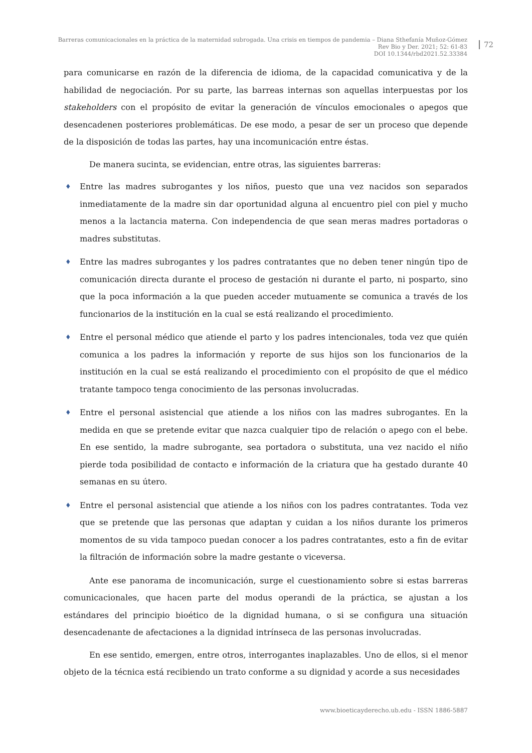Barreras comunicacionales en la práctica de la maternidad subrogada. Una crisis en tiempos de pandemia – Diana Sthefanía Muñoz-Gómez
Rev Bio y Der. 2021; 52: 61-83
DOI 10.1344/rbd2021.52.33384
72
para comunicarse en razón de la diferencia de idioma, de la capacidad comunicativa y de la habilidad de negociación. Por su parte, las barreas internas son aquellas interpuestas por los stakeholders con el propósito de evitar la generación de vínculos emocionales o apegos que desencadenen posteriores problemáticas. De ese modo, a pesar de ser un proceso que depende de la disposición de todas las partes, hay una incomunicación entre éstas.
De manera sucinta, se evidencian, entre otras, las siguientes barreras:
♦ Entre las madres subrogantes y los niños, puesto que una vez nacidos son separados inmediatamente de la madre sin dar oportunidad alguna al encuentro piel con piel y mucho menos a la lactancia materna. Con independencia de que sean meras madres portadoras o madres substitutas.
♦ Entre las madres subrogantes y los padres contratantes que no deben tener ningún tipo de comunicación directa durante el proceso de gestación ni durante el parto, ni posparto, sino que la poca información a la que pueden acceder mutuamente se comunica a través de los funcionarios de la institución en la cual se está realizando el procedimiento.
♦ Entre el personal médico que atiende el parto y los padres intencionales, toda vez que quién comunica a los padres la información y reporte de sus hijos son los funcionarios de la institución en la cual se está realizando el procedimiento con el propósito de que el médico tratante tampoco tenga conocimiento de las personas involucradas.
♦ Entre el personal asistencial que atiende a los niños con las madres subrogantes. En la medida en que se pretende evitar que nazca cualquier tipo de relación o apego con el bebe. En ese sentido, la madre subrogante, sea portadora o substituta, una vez nacido el niño pierde toda posibilidad de contacto e información de la criatura que ha gestado durante 40 semanas en su útero.
♦ Entre el personal asistencial que atiende a los niños con los padres contratantes. Toda vez que se pretende que las personas que adaptan y cuidan a los niños durante los primeros momentos de su vida tampoco puedan conocer a los padres contratantes, esto a fin de evitar la filtración de información sobre la madre gestante o viceversa.
Ante ese panorama de incomunicación, surge el cuestionamiento sobre si estas barreras comunicacionales, que hacen parte del modus operandi de la práctica, se ajustan a los estándares del principio bioético de la dignidad humana, o si se configura una situación desencadenante de afectaciones a la dignidad intrínseca de las personas involucradas.
En ese sentido, emergen, entre otros, interrogantes inaplazables. Uno de ellos, si el menor objeto de la técnica está recibiendo un trato conforme a su dignidad y acorde a sus necesidades
www.bioeticayderecho.ub.edu - ISSN 1886-5887